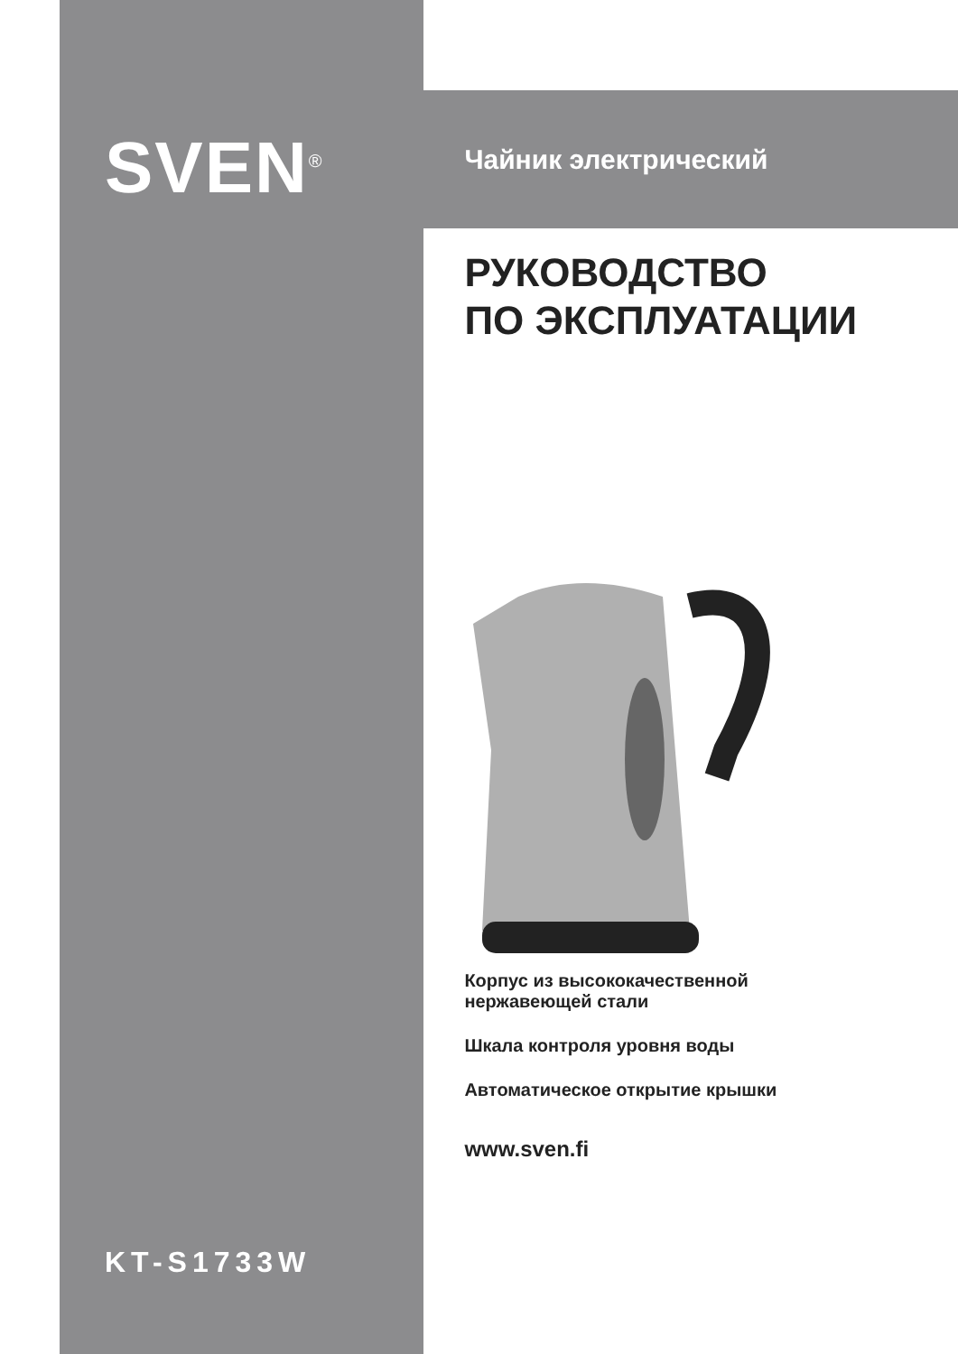SVEN<sup>®</sup>
KT-S1733W
Чайник электрический
РУКОВОДСТВО
ПО ЭКСПЛУАТАЦИИ
Корпус из высококачественной
нержавеющей стали
Шкала контроля уровня воды
Автоматическое открытие крышки
www.sven.fi